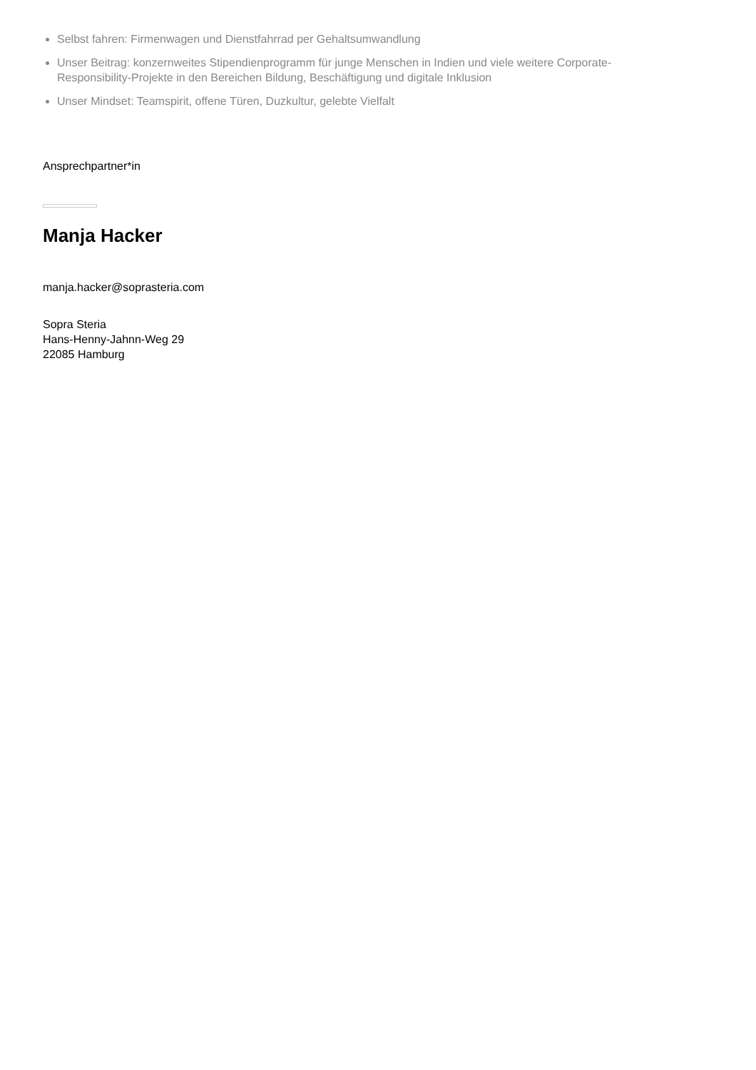Selbst fahren: Firmenwagen und Dienstfahrrad per Gehaltsumwandlung
Unser Beitrag: konzernweites Stipendienprogramm für junge Menschen in Indien und viele weitere Corporate-Responsibility-Projekte in den Bereichen Bildung, Beschäftigung und digitale Inklusion
Unser Mindset: Teamspirit, offene Türen, Duzkultur, gelebte Vielfalt
Ansprechpartner*in
Manja Hacker
manja.hacker@soprasteria.com
Sopra Steria
Hans-Henny-Jahnn-Weg 29
22085 Hamburg